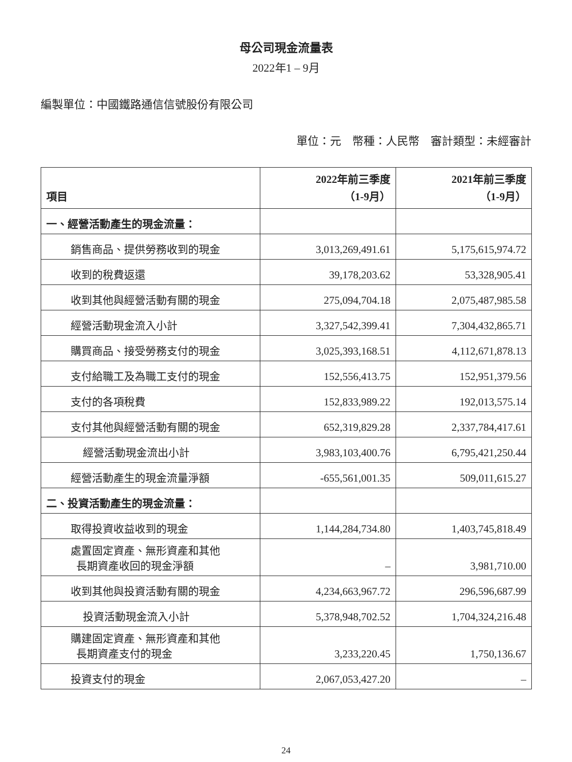母公司現金流量表
2022年1 – 9月
編製單位：中國鐵路通信信號股份有限公司
單位：元　幣種：人民幣　審計類型：未經審計
| 項目 | 2022年前三季度 （1-9月） | 2021年前三季度 （1-9月） |
| --- | --- | --- |
| 一、經營活動產生的現金流量： | | |
| 銷售商品、提供勞務收到的現金 | 3,013,269,491.61 | 5,175,615,974.72 |
| 收到的稅費返還 | 39,178,203.62 | 53,328,905.41 |
| 收到其他與經營活動有關的現金 | 275,094,704.18 | 2,075,487,985.58 |
| 經營活動現金流入小計 | 3,327,542,399.41 | 7,304,432,865.71 |
| 購買商品、接受勞務支付的現金 | 3,025,393,168.51 | 4,112,671,878.13 |
| 支付給職工及為職工支付的現金 | 152,556,413.75 | 152,951,379.56 |
| 支付的各項稅費 | 152,833,989.22 | 192,013,575.14 |
| 支付其他與經營活動有關的現金 | 652,319,829.28 | 2,337,784,417.61 |
| 經營活動現金流出小計 | 3,983,103,400.76 | 6,795,421,250.44 |
| 經營活動產生的現金流量淨額 | -655,561,001.35 | 509,011,615.27 |
| 二、投資活動產生的現金流量： | | |
| 取得投資收益收到的現金 | 1,144,284,734.80 | 1,403,745,818.49 |
| 處置固定資產、無形資產和其他 長期資產收回的現金淨額 | – | 3,981,710.00 |
| 收到其他與投資活動有關的現金 | 4,234,663,967.72 | 296,596,687.99 |
| 投資活動現金流入小計 | 5,378,948,702.52 | 1,704,324,216.48 |
| 購建固定資產、無形資產和其他 長期資產支付的現金 | 3,233,220.45 | 1,750,136.67 |
| 投資支付的現金 | 2,067,053,427.20 | – |
24